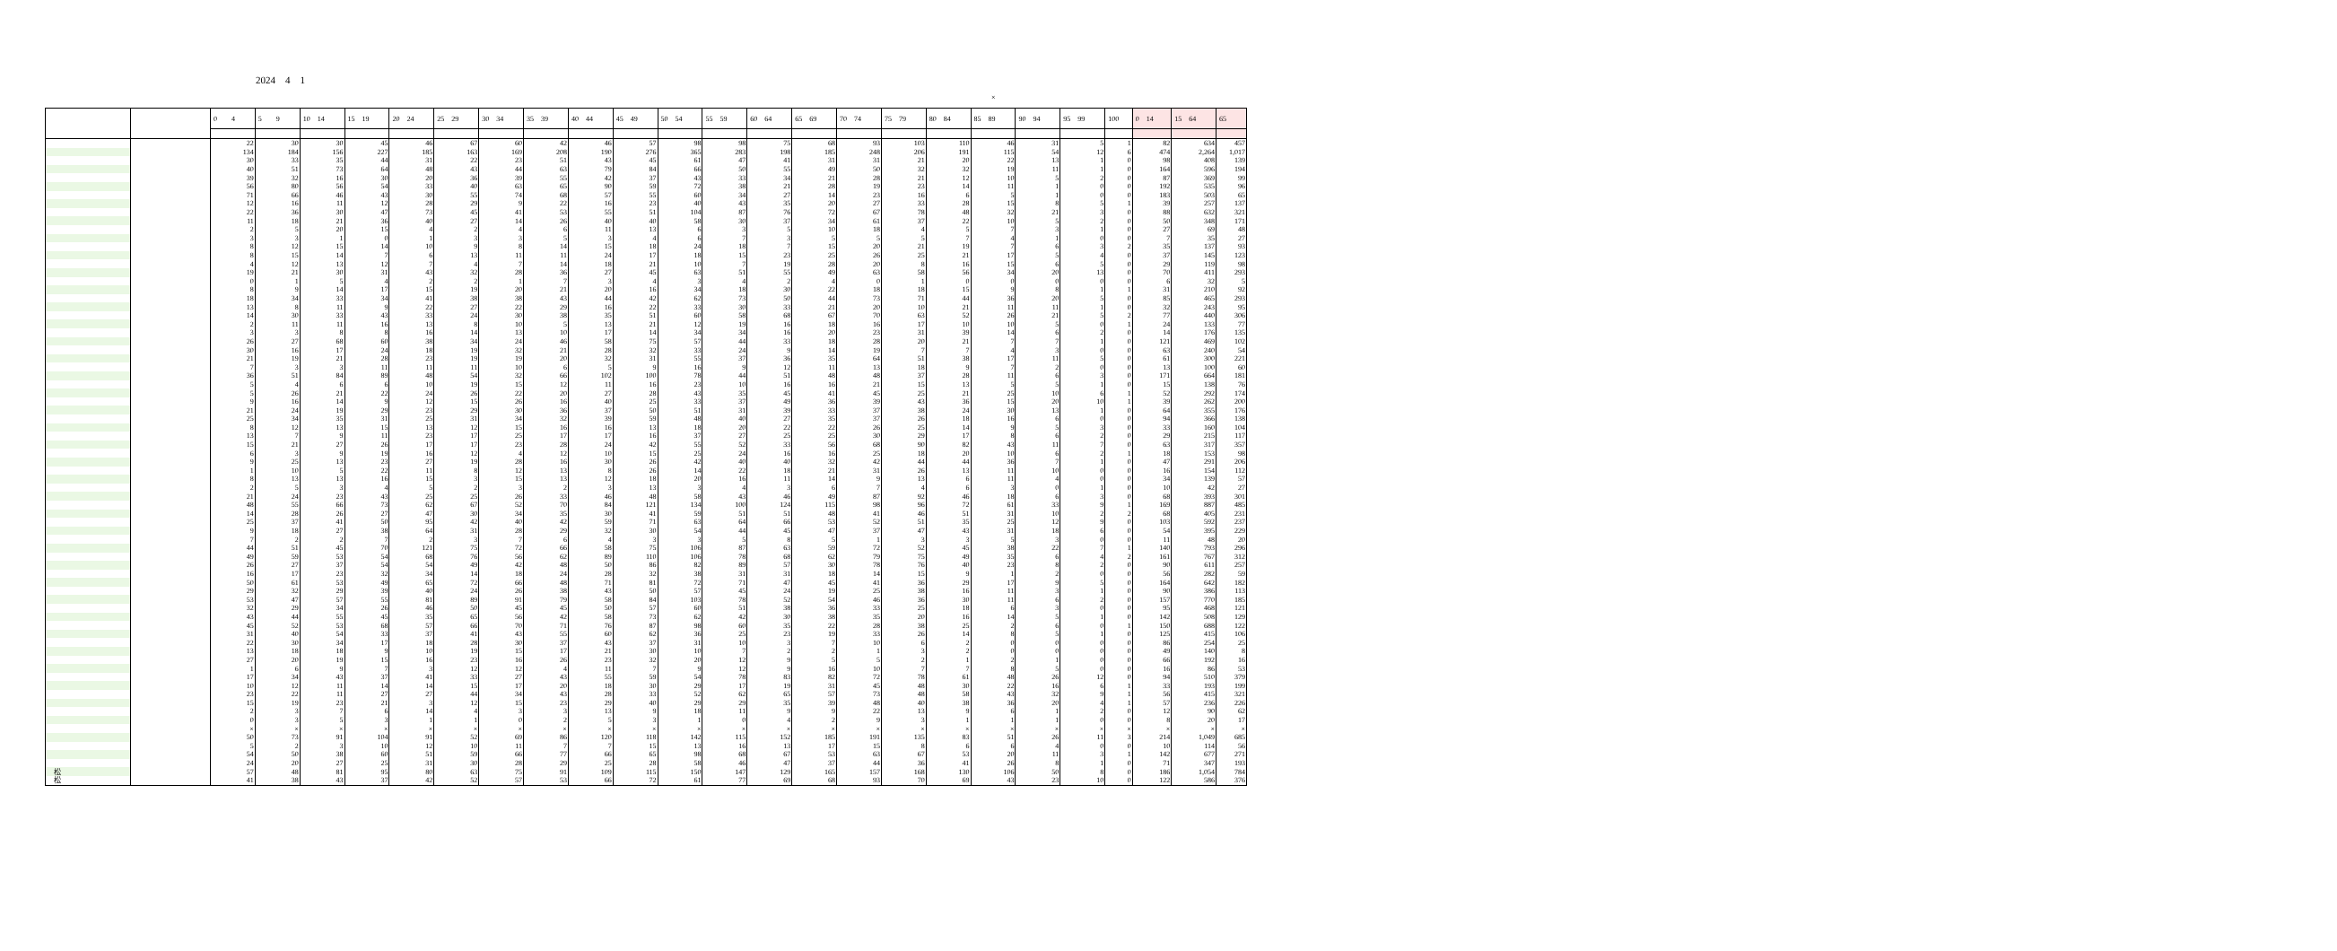2024　4　1
×
| | | 0 4 | 5 9 | 10 14 | 15 19 | 20 24 | 25 29 | 30 34 | 35 39 | 40 44 | 45 49 | 50 54 | 55 59 | 60 64 | 65 69 | 70 74 | 75 79 | 80 84 | 85 89 | 90 94 | 95 99 | 100 | 0 14 | 15 64 | 65 |
| --- | --- | --- | --- | --- | --- | --- | --- | --- | --- | --- | --- | --- | --- | --- | --- | --- | --- | --- | --- | --- | --- | --- | --- | --- | --- |
| | | 22 | 30 | 30 | 45 | 46 | 67 | 60 | 42 | 46 | 57 | 98 | 98 | 75 | 68 | 93 | 103 | 110 | 46 | 31 | 5 | 1 | 82 | 634 | 457 |
| | | 134 | 184 | 156 | 227 | 185 | 163 | 169 | 208 | 190 | 276 | 365 | 283 | 198 | 185 | 248 | 206 | 191 | 115 | 54 | 12 | 6 | 474 | 2,264 | 1,017 |
| | | 30 | 33 | 35 | 44 | 31 | 22 | 23 | 51 | 43 | 45 | 61 | 47 | 41 | 31 | 31 | 21 | 20 | 22 | 13 | 1 | 0 | 98 | 408 | 139 |
| | | 40 | 51 | 73 | 64 | 48 | 43 | 44 | 63 | 79 | 84 | 66 | 50 | 55 | 49 | 50 | 32 | 32 | 19 | 11 | 1 | 0 | 164 | 596 | 194 |
| | | 39 | 32 | 16 | 30 | 20 | 36 | 39 | 55 | 42 | 37 | 43 | 33 | 34 | 21 | 28 | 21 | 12 | 10 | 5 | 2 | 0 | 87 | 369 | 99 |
| | | 56 | 80 | 56 | 54 | 33 | 40 | 63 | 65 | 90 | 59 | 72 | 38 | 21 | 28 | 19 | 23 | 14 | 11 | 1 | 0 | 0 | 192 | 535 | 96 |
| | | 71 | 66 | 46 | 43 | 30 | 55 | 74 | 68 | 57 | 55 | 60 | 34 | 27 | 14 | 23 | 16 | 6 | 5 | 1 | 0 | 0 | 183 | 503 | 65 |
| | | 12 | 16 | 11 | 12 | 28 | 29 | 9 | 22 | 16 | 23 | 40 | 43 | 35 | 20 | 27 | 33 | 28 | 15 | 8 | 5 | 1 | 39 | 257 | 137 |
| | | 22 | 36 | 30 | 47 | 73 | 45 | 41 | 53 | 55 | 51 | 104 | 87 | 76 | 72 | 67 | 78 | 48 | 32 | 21 | 3 | 0 | 88 | 632 | 321 |
| | | 11 | 18 | 21 | 36 | 40 | 27 | 14 | 26 | 40 | 40 | 58 | 30 | 37 | 34 | 61 | 37 | 22 | 10 | 5 | 2 | 0 | 50 | 348 | 171 |
| | | 2 | 5 | 20 | 15 | 4 | 2 | 4 | 6 | 11 | 13 | 6 | 3 | 5 | 10 | 18 | 4 | 5 | 7 | 3 | 1 | 0 | 27 | 69 | 48 |
| | | 3 | 3 | 1 | 0 | 1 | 3 | 3 | 5 | 3 | 4 | 6 | 7 | 3 | 5 | 5 | 5 | 7 | 4 | 1 | 0 | 0 | 7 | 35 | 27 |
| | | 8 | 12 | 15 | 14 | 10 | 9 | 8 | 14 | 15 | 18 | 24 | 18 | 7 | 15 | 20 | 21 | 19 | 7 | 6 | 3 | 2 | 35 | 137 | 93 |
| | | 8 | 15 | 14 | 7 | 6 | 13 | 11 | 11 | 24 | 17 | 18 | 15 | 23 | 25 | 26 | 25 | 21 | 17 | 5 | 4 | 0 | 37 | 145 | 123 |
| | | 4 | 12 | 13 | 12 | 7 | 4 | 7 | 14 | 18 | 21 | 10 | 7 | 19 | 28 | 20 | 8 | 16 | 15 | 6 | 5 | 0 | 29 | 119 | 98 |
| | | 19 | 21 | 30 | 31 | 43 | 32 | 28 | 36 | 27 | 45 | 63 | 51 | 55 | 49 | 63 | 58 | 56 | 34 | 20 | 13 | 0 | 70 | 411 | 293 |
| | | 0 | 1 | 5 | 4 | 2 | 2 | 1 | 7 | 3 | 4 | 3 | 4 | 2 | 4 | 0 | 1 | 0 | 0 | 0 | 0 | 0 | 6 | 32 | 5 |
| | | 8 | 9 | 14 | 17 | 15 | 19 | 20 | 21 | 20 | 16 | 34 | 18 | 30 | 22 | 18 | 18 | 15 | 9 | 8 | 1 | 1 | 31 | 210 | 92 |
| | | 18 | 34 | 33 | 34 | 41 | 38 | 38 | 43 | 44 | 42 | 62 | 73 | 50 | 44 | 73 | 71 | 44 | 36 | 20 | 5 | 0 | 85 | 465 | 293 |
| | | 13 | 8 | 11 | 9 | 22 | 27 | 22 | 29 | 16 | 22 | 33 | 30 | 33 | 21 | 20 | 10 | 21 | 11 | 11 | 1 | 0 | 32 | 243 | 95 |
| | | 14 | 30 | 33 | 43 | 33 | 24 | 30 | 38 | 35 | 51 | 60 | 58 | 68 | 67 | 70 | 63 | 52 | 26 | 21 | 5 | 2 | 77 | 440 | 306 |
| | | 2 | 11 | 11 | 16 | 13 | 8 | 10 | 5 | 13 | 21 | 12 | 19 | 16 | 18 | 16 | 17 | 10 | 10 | 5 | 0 | 1 | 24 | 133 | 77 |
| | | 3 | 3 | 8 | 8 | 16 | 14 | 13 | 10 | 17 | 14 | 34 | 34 | 16 | 20 | 23 | 31 | 39 | 14 | 6 | 2 | 0 | 14 | 176 | 135 |
| | | 26 | 27 | 68 | 60 | 38 | 34 | 24 | 46 | 58 | 75 | 57 | 44 | 33 | 18 | 28 | 20 | 21 | 7 | 7 | 1 | 0 | 121 | 469 | 102 |
| | | 30 | 16 | 17 | 24 | 18 | 19 | 32 | 21 | 28 | 32 | 33 | 24 | 9 | 14 | 19 | 7 | 7 | 4 | 3 | 0 | 0 | 63 | 240 | 54 |
| | | 21 | 19 | 21 | 28 | 23 | 19 | 19 | 20 | 32 | 31 | 55 | 37 | 36 | 35 | 64 | 51 | 38 | 17 | 11 | 5 | 0 | 61 | 300 | 221 |
| | | 7 | 3 | 3 | 11 | 11 | 11 | 10 | 6 | 5 | 9 | 16 | 9 | 12 | 11 | 13 | 18 | 9 | 7 | 2 | 0 | 0 | 13 | 100 | 60 |
| | | 36 | 51 | 84 | 89 | 48 | 54 | 32 | 66 | 102 | 100 | 78 | 44 | 51 | 48 | 48 | 37 | 28 | 11 | 6 | 3 | 0 | 171 | 664 | 181 |
| | | 5 | 4 | 6 | 6 | 10 | 19 | 15 | 12 | 11 | 16 | 23 | 10 | 16 | 16 | 21 | 15 | 13 | 5 | 5 | 1 | 0 | 15 | 138 | 76 |
| | | 5 | 26 | 21 | 22 | 24 | 26 | 22 | 20 | 27 | 28 | 43 | 35 | 45 | 41 | 45 | 25 | 21 | 25 | 10 | 6 | 1 | 52 | 292 | 174 |
| | | 9 | 16 | 14 | 9 | 12 | 15 | 26 | 16 | 40 | 25 | 33 | 37 | 49 | 36 | 39 | 43 | 36 | 15 | 20 | 10 | 1 | 39 | 262 | 200 |
| | | 21 | 24 | 19 | 29 | 23 | 29 | 30 | 36 | 37 | 50 | 51 | 31 | 39 | 33 | 37 | 38 | 24 | 30 | 13 | 1 | 0 | 64 | 355 | 176 |
| | | 25 | 34 | 35 | 31 | 25 | 31 | 34 | 32 | 39 | 59 | 48 | 40 | 27 | 35 | 37 | 26 | 18 | 16 | 6 | 0 | 0 | 94 | 366 | 138 |
| | | 8 | 12 | 13 | 15 | 13 | 12 | 15 | 16 | 16 | 13 | 18 | 20 | 22 | 22 | 26 | 25 | 14 | 9 | 5 | 3 | 0 | 33 | 160 | 104 |
| | | 13 | 7 | 9 | 11 | 23 | 17 | 25 | 17 | 17 | 16 | 37 | 27 | 25 | 25 | 30 | 29 | 17 | 8 | 6 | 2 | 0 | 29 | 215 | 117 |
| | | 15 | 21 | 27 | 26 | 17 | 17 | 23 | 28 | 24 | 42 | 55 | 52 | 33 | 56 | 68 | 90 | 82 | 43 | 11 | 7 | 0 | 63 | 317 | 357 |
| | | 6 | 3 | 9 | 19 | 16 | 12 | 4 | 12 | 10 | 15 | 25 | 24 | 16 | 16 | 25 | 18 | 20 | 10 | 6 | 2 | 1 | 18 | 153 | 98 |
| | | 9 | 25 | 13 | 23 | 27 | 19 | 28 | 16 | 30 | 26 | 42 | 40 | 40 | 32 | 42 | 44 | 44 | 36 | 7 | 1 | 0 | 47 | 291 | 206 |
| | | 1 | 10 | 5 | 22 | 11 | 8 | 12 | 13 | 8 | 26 | 14 | 22 | 18 | 21 | 31 | 26 | 13 | 11 | 10 | 0 | 0 | 16 | 154 | 112 |
| | | 8 | 13 | 13 | 16 | 15 | 3 | 15 | 13 | 12 | 18 | 20 | 16 | 11 | 14 | 9 | 13 | 6 | 11 | 4 | 0 | 0 | 34 | 139 | 57 |
| | | 2 | 5 | 3 | 4 | 5 | 2 | 3 | 2 | 3 | 13 | 3 | 4 | 3 | 6 | 7 | 4 | 6 | 3 | 0 | 1 | 0 | 10 | 42 | 27 |
| | | 21 | 24 | 23 | 43 | 25 | 25 | 26 | 33 | 46 | 48 | 58 | 43 | 46 | 49 | 87 | 92 | 46 | 18 | 6 | 3 | 0 | 68 | 393 | 301 |
| | | 48 | 55 | 66 | 73 | 62 | 67 | 52 | 70 | 84 | 121 | 134 | 100 | 124 | 115 | 98 | 96 | 72 | 61 | 33 | 9 | 1 | 169 | 887 | 485 |
| | | 14 | 28 | 26 | 27 | 47 | 30 | 34 | 35 | 30 | 41 | 59 | 51 | 51 | 48 | 41 | 46 | 51 | 31 | 10 | 2 | 2 | 68 | 405 | 231 |
| | | 25 | 37 | 41 | 50 | 95 | 42 | 40 | 42 | 59 | 71 | 63 | 64 | 66 | 53 | 52 | 51 | 35 | 25 | 12 | 9 | 0 | 103 | 592 | 237 |
| | | 9 | 18 | 27 | 38 | 64 | 31 | 28 | 29 | 32 | 30 | 54 | 44 | 45 | 47 | 37 | 47 | 43 | 31 | 18 | 6 | 0 | 54 | 395 | 229 |
| | | 7 | 2 | 2 | 7 | 2 | 3 | 7 | 6 | 4 | 3 | 3 | 5 | 8 | 5 | 1 | 3 | 3 | 5 | 3 | 0 | 0 | 11 | 48 | 20 |
| | | 44 | 51 | 45 | 70 | 121 | 75 | 72 | 66 | 58 | 75 | 106 | 87 | 63 | 59 | 72 | 52 | 45 | 38 | 22 | 7 | 1 | 140 | 793 | 296 |
| | | 49 | 59 | 53 | 54 | 68 | 76 | 56 | 62 | 89 | 110 | 106 | 78 | 68 | 62 | 79 | 75 | 49 | 35 | 6 | 4 | 2 | 161 | 767 | 312 |
| | | 26 | 27 | 37 | 54 | 54 | 49 | 42 | 48 | 50 | 86 | 82 | 89 | 57 | 30 | 78 | 76 | 40 | 23 | 8 | 2 | 0 | 90 | 611 | 257 |
| | | 16 | 17 | 23 | 32 | 34 | 14 | 18 | 24 | 28 | 32 | 38 | 31 | 31 | 18 | 14 | 15 | 9 | 1 | 2 | 0 | 0 | 56 | 282 | 59 |
| | | 50 | 61 | 53 | 49 | 65 | 72 | 66 | 48 | 71 | 81 | 72 | 71 | 47 | 45 | 41 | 36 | 29 | 17 | 9 | 5 | 0 | 164 | 642 | 182 |
| | | 29 | 32 | 29 | 39 | 40 | 24 | 26 | 38 | 43 | 50 | 57 | 45 | 24 | 19 | 25 | 38 | 16 | 11 | 3 | 1 | 0 | 90 | 386 | 113 |
| | | 53 | 47 | 57 | 55 | 81 | 89 | 91 | 79 | 58 | 84 | 103 | 78 | 52 | 54 | 46 | 36 | 30 | 11 | 6 | 2 | 0 | 157 | 770 | 185 |
| | | 32 | 29 | 34 | 26 | 46 | 50 | 45 | 45 | 50 | 57 | 60 | 51 | 38 | 36 | 33 | 25 | 18 | 6 | 3 | 0 | 0 | 95 | 468 | 121 |
| | | 43 | 44 | 55 | 45 | 35 | 65 | 56 | 42 | 58 | 73 | 62 | 42 | 30 | 38 | 35 | 20 | 16 | 14 | 5 | 1 | 0 | 142 | 508 | 129 |
| | | 45 | 52 | 53 | 68 | 57 | 66 | 70 | 71 | 76 | 87 | 98 | 60 | 35 | 22 | 28 | 38 | 25 | 2 | 6 | 0 | 1 | 150 | 688 | 122 |
| | | 31 | 40 | 54 | 33 | 37 | 41 | 43 | 55 | 60 | 62 | 36 | 25 | 23 | 19 | 33 | 26 | 14 | 8 | 5 | 1 | 0 | 125 | 415 | 106 |
| | | 22 | 30 | 34 | 17 | 18 | 28 | 30 | 37 | 43 | 37 | 31 | 10 | 3 | 7 | 10 | 6 | 2 | 0 | 0 | 0 | 0 | 86 | 254 | 25 |
| | | 13 | 18 | 18 | 9 | 10 | 19 | 15 | 17 | 21 | 30 | 10 | 7 | 2 | 2 | 1 | 3 | 2 | 0 | 0 | 0 | 0 | 49 | 140 | 8 |
| | | 27 | 20 | 19 | 15 | 16 | 23 | 16 | 26 | 23 | 32 | 20 | 12 | 9 | 5 | 5 | 2 | 1 | 2 | 1 | 0 | 0 | 66 | 192 | 16 |
| | | 1 | 6 | 9 | 7 | 3 | 12 | 12 | 4 | 11 | 7 | 9 | 12 | 9 | 16 | 10 | 7 | 7 | 8 | 5 | 0 | 0 | 16 | 86 | 53 |
| | | 17 | 34 | 43 | 37 | 41 | 33 | 27 | 43 | 55 | 59 | 54 | 78 | 83 | 82 | 72 | 78 | 61 | 48 | 26 | 12 | 0 | 94 | 510 | 379 |
| | | 10 | 12 | 11 | 14 | 14 | 15 | 17 | 20 | 18 | 30 | 29 | 17 | 19 | 31 | 45 | 48 | 30 | 22 | 16 | 6 | 1 | 33 | 193 | 199 |
| | | 23 | 22 | 11 | 27 | 27 | 44 | 34 | 43 | 28 | 33 | 52 | 62 | 65 | 57 | 73 | 48 | 58 | 43 | 32 | 9 | 1 | 56 | 415 | 321 |
| | | 15 | 19 | 23 | 21 | 3 | 12 | 15 | 23 | 29 | 40 | 29 | 29 | 35 | 39 | 48 | 40 | 38 | 36 | 20 | 4 | 1 | 57 | 236 | 226 |
| | | 2 | 3 | 7 | 6 | 14 | 4 | 3 | 3 | 13 | 9 | 18 | 11 | 9 | 9 | 22 | 13 | 9 | 6 | 1 | 2 | 0 | 12 | 90 | 62 |
| | | 0 | 3 | 5 | 3 | 1 | 1 | 0 | 2 | 5 | 3 | 1 | 0 | 4 | 2 | 9 | 3 | 1 | 1 | 1 | 0 | 0 | 8 | 20 | 17 |
| | | × | × | × | × | × | × | × | × | × | × | × | × | × | × | × | × | × | × | × | × | × | × | × | × |
| | | 50 | 73 | 91 | 104 | 91 | 52 | 69 | 86 | 120 | 118 | 142 | 115 | 152 | 185 | 191 | 135 | 83 | 51 | 26 | 11 | 3 | 214 | 1,049 | 685 |
| | | 5 | 2 | 3 | 10 | 12 | 10 | 11 | 7 | 7 | 15 | 13 | 16 | 13 | 17 | 15 | 8 | 6 | 6 | 4 | 0 | 0 | 10 | 114 | 56 |
| | | 54 | 50 | 38 | 60 | 51 | 59 | 66 | 77 | 66 | 65 | 98 | 68 | 67 | 53 | 63 | 67 | 53 | 20 | 11 | 3 | 1 | 142 | 677 | 271 |
| | | 24 | 20 | 27 | 25 | 31 | 30 | 28 | 29 | 25 | 28 | 58 | 46 | 47 | 37 | 44 | 36 | 41 | 26 | 8 | 1 | 0 | 71 | 347 | 193 |
| 松 | | 57 | 48 | 81 | 95 | 80 | 63 | 75 | 91 | 109 | 115 | 150 | 147 | 129 | 165 | 157 | 168 | 130 | 106 | 50 | 8 | 0 | 186 | 1,054 | 784 |
| 松 | | 41 | 38 | 43 | 37 | 42 | 52 | 57 | 53 | 66 | 72 | 61 | 77 | 69 | 68 | 93 | 70 | 69 | 43 | 23 | 10 | 0 | 122 | 586 | 376 |